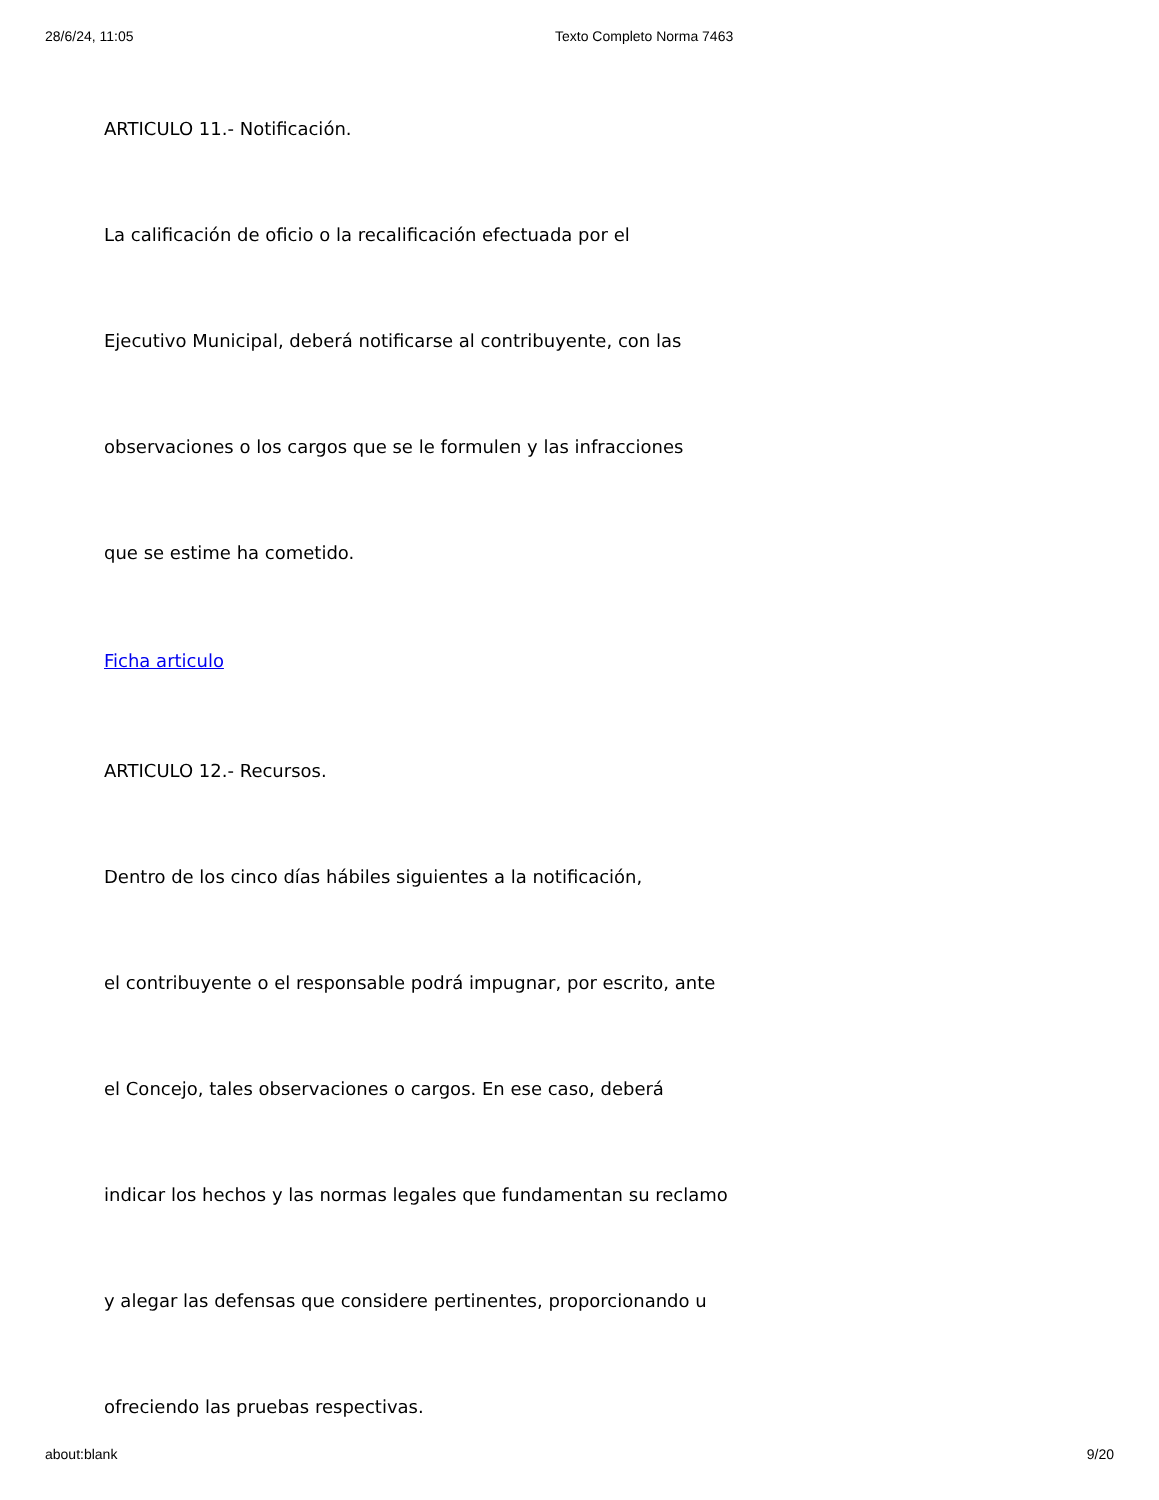28/6/24, 11:05 Texto Completo Norma 7463
ARTICULO 11.- Notificación.
La calificación de oficio o la recalificación efectuada por el
Ejecutivo Municipal, deberá notificarse al contribuyente, con las
observaciones o los cargos que se le formulen y las infracciones
que se estime ha cometido.
Ficha articulo
ARTICULO 12.- Recursos.
Dentro de los cinco días hábiles siguientes a la notificación,
el contribuyente o el responsable podrá impugnar, por escrito, ante
el Concejo, tales observaciones o cargos. En ese caso, deberá
indicar los hechos y las normas legales que fundamentan su reclamo
y alegar las defensas que considere pertinentes, proporcionando u
ofreciendo las pruebas respectivas.
about:blank 9/20